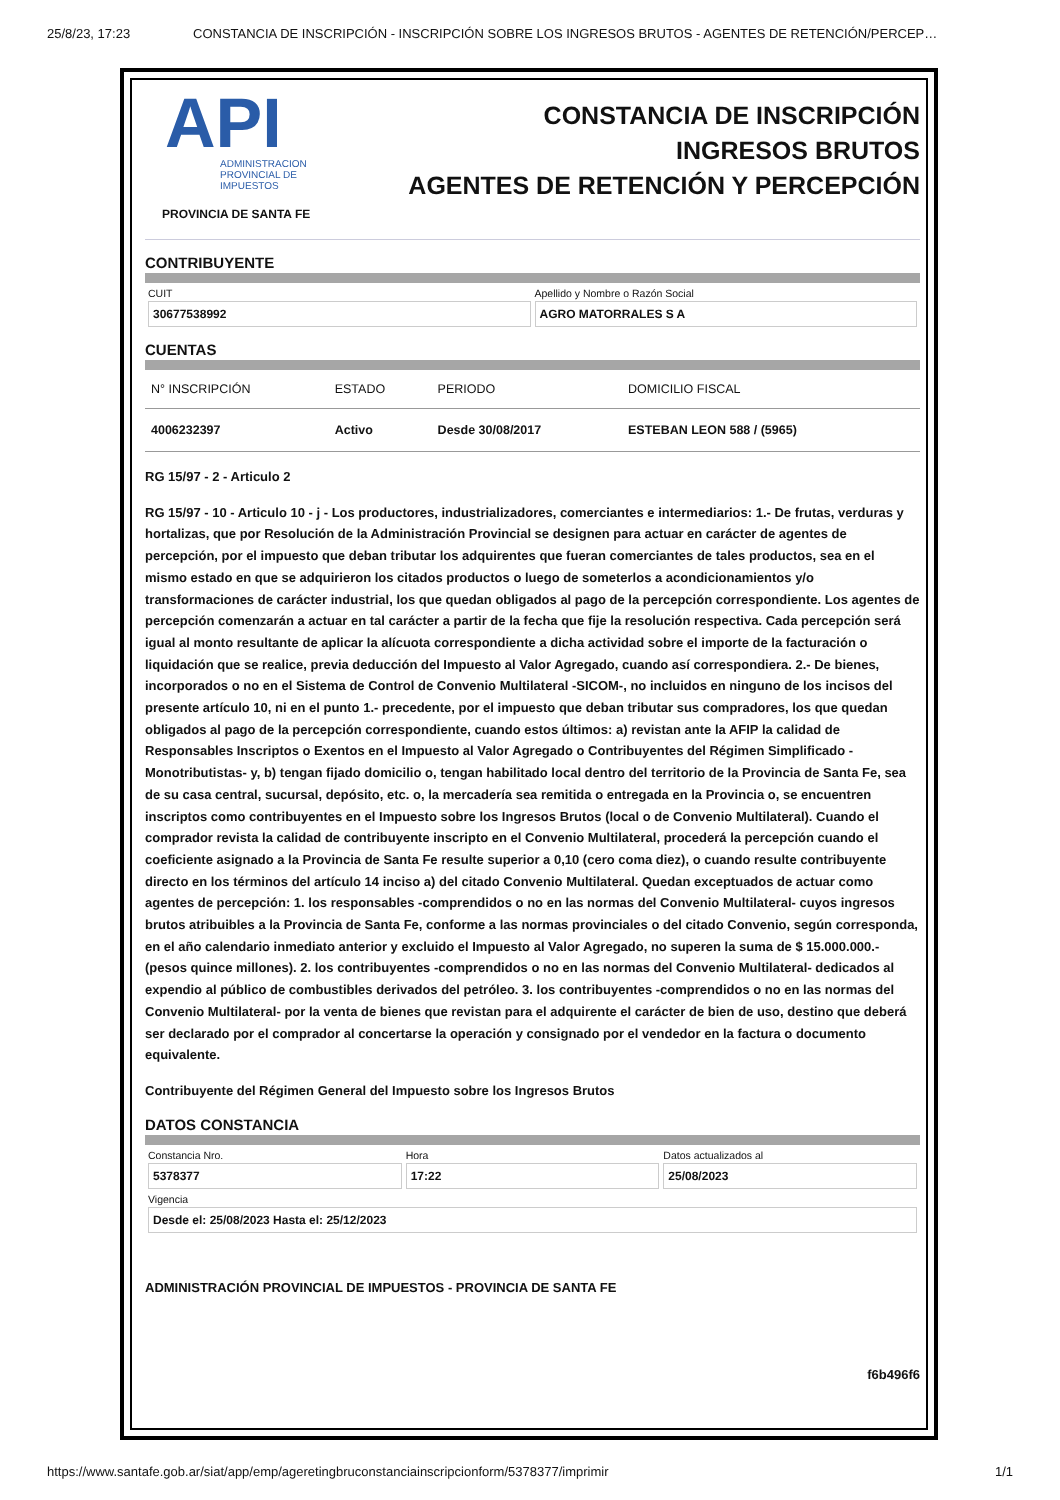25/8/23, 17:23 CONSTANCIA DE INSCRIPCIÓN - INSCRIPCIÓN SOBRE LOS INGRESOS BRUTOS - AGENTES DE RETENCIÓN/PERCEP…
API
ADMINISTRACION
PROVINCIAL DE
IMPUESTOS
PROVINCIA DE SANTA FE
CONSTANCIA DE INSCRIPCIÓN
INGRESOS BRUTOS
AGENTES DE RETENCIÓN Y PERCEPCIÓN
CONTRIBUYENTE
CUIT
30677538992
Apellido y Nombre o Razón Social
AGRO MATORRALES S A
CUENTAS
| N° INSCRIPCIÓN | ESTADO | PERIODO | DOMICILIO FISCAL |
| --- | --- | --- | --- |
| 4006232397 | Activo | Desde 30/08/2017 | ESTEBAN LEON 588 / (5965) |
RG 15/97 - 2 - Articulo 2
RG 15/97 - 10 - Articulo 10 - j - Los productores, industrializadores, comerciantes e intermediarios: 1.- De frutas, verduras y hortalizas, que por Resolución de la Administración Provincial se designen para actuar en carácter de agentes de percepción, por el impuesto que deban tributar los adquirentes que fueran comerciantes de tales productos, sea en el mismo estado en que se adquirieron los citados productos o luego de someterlos a acondicionamientos y/o transformaciones de carácter industrial, los que quedan obligados al pago de la percepción correspondiente. Los agentes de percepción comenzarán a actuar en tal carácter a partir de la fecha que fije la resolución respectiva. Cada percepción será igual al monto resultante de aplicar la alícuota correspondiente a dicha actividad sobre el importe de la facturación o liquidación que se realice, previa deducción del Impuesto al Valor Agregado, cuando así correspondiera. 2.- De bienes, incorporados o no en el Sistema de Control de Convenio Multilateral -SICOM-, no incluidos en ninguno de los incisos del presente artículo 10, ni en el punto 1.- precedente, por el impuesto que deban tributar sus compradores, los que quedan obligados al pago de la percepción correspondiente, cuando estos últimos: a) revistan ante la AFIP la calidad de Responsables Inscriptos o Exentos en el Impuesto al Valor Agregado o Contribuyentes del Régimen Simplificado -Monotributistas- y, b) tengan fijado domicilio o, tengan habilitado local dentro del territorio de la Provincia de Santa Fe, sea de su casa central, sucursal, depósito, etc. o, la mercadería sea remitida o entregada en la Provincia o, se encuentren inscriptos como contribuyentes en el Impuesto sobre los Ingresos Brutos (local o de Convenio Multilateral). Cuando el comprador revista la calidad de contribuyente inscripto en el Convenio Multilateral, procederá la percepción cuando el coeficiente asignado a la Provincia de Santa Fe resulte superior a 0,10 (cero coma diez), o cuando resulte contribuyente directo en los términos del artículo 14 inciso a) del citado Convenio Multilateral. Quedan exceptuados de actuar como agentes de percepción: 1. los responsables -comprendidos o no en las normas del Convenio Multilateral- cuyos ingresos brutos atribuibles a la Provincia de Santa Fe, conforme a las normas provinciales o del citado Convenio, según corresponda, en el año calendario inmediato anterior y excluido el Impuesto al Valor Agregado, no superen la suma de $ 15.000.000.- (pesos quince millones). 2. los contribuyentes -comprendidos o no en las normas del Convenio Multilateral- dedicados al expendio al público de combustibles derivados del petróleo. 3. los contribuyentes -comprendidos o no en las normas del Convenio Multilateral- por la venta de bienes que revistan para el adquirente el carácter de bien de uso, destino que deberá ser declarado por el comprador al concertarse la operación y consignado por el vendedor en la factura o documento equivalente.
Contribuyente del Régimen General del Impuesto sobre los Ingresos Brutos
DATOS CONSTANCIA
Constancia Nro.
5378377
Hora
17:22
Datos actualizados al
25/08/2023
Vigencia
Desde el: 25/08/2023 Hasta el: 25/12/2023
ADMINISTRACIÓN PROVINCIAL DE IMPUESTOS - PROVINCIA DE SANTA FE
f6b496f6
https://www.santafe.gob.ar/siat/app/emp/ageretingbruconstanciainscripcionform/5378377/imprimir 1/1